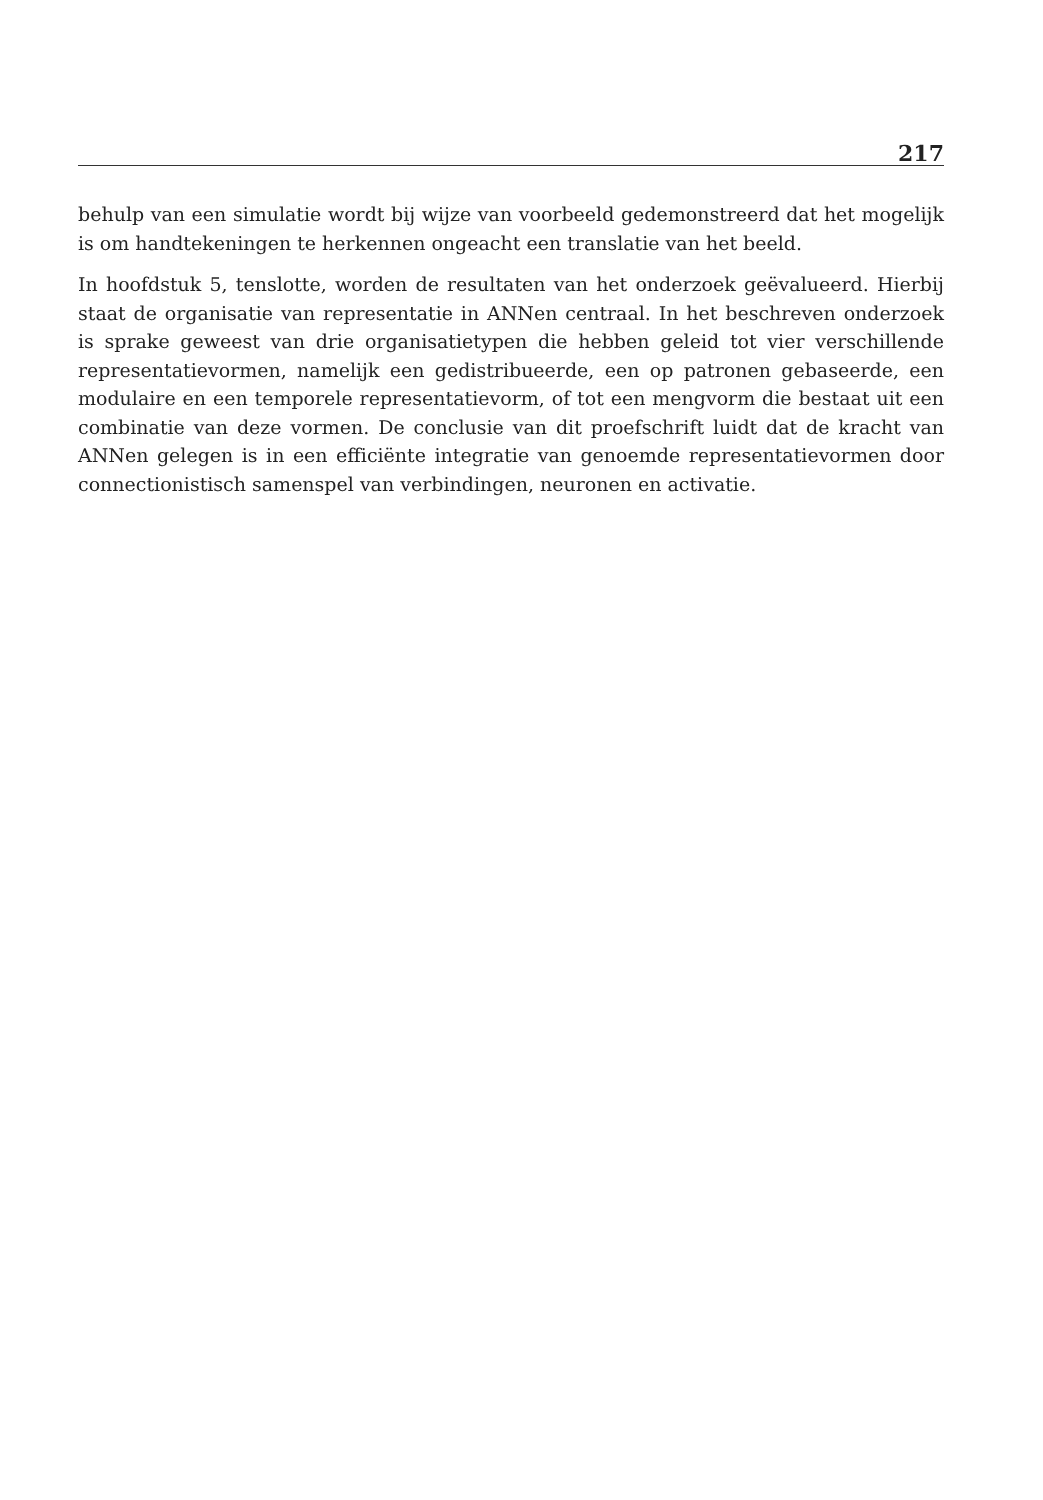217
behulp van een simulatie wordt bij wijze van voorbeeld gedemonstreerd dat het mogelijk is om handtekeningen te herkennen ongeacht een translatie van het beeld.
In hoofdstuk 5, tenslotte, worden de resultaten van het onderzoek geëvalueerd. Hierbij staat de organisatie van representatie in ANNen centraal. In het beschreven onderzoek is sprake geweest van drie organisatietypen die hebben geleid tot vier verschillende representatievormen, namelijk een gedistribueerde, een op patronen gebaseerde, een modulaire en een temporele representatievorm, of tot een mengvorm die bestaat uit een combinatie van deze vormen. De conclusie van dit proefschrift luidt dat de kracht van ANNen gelegen is in een efficiënte integratie van genoemde representatievormen door connectionistisch samenspel van verbindingen, neuronen en activatie.